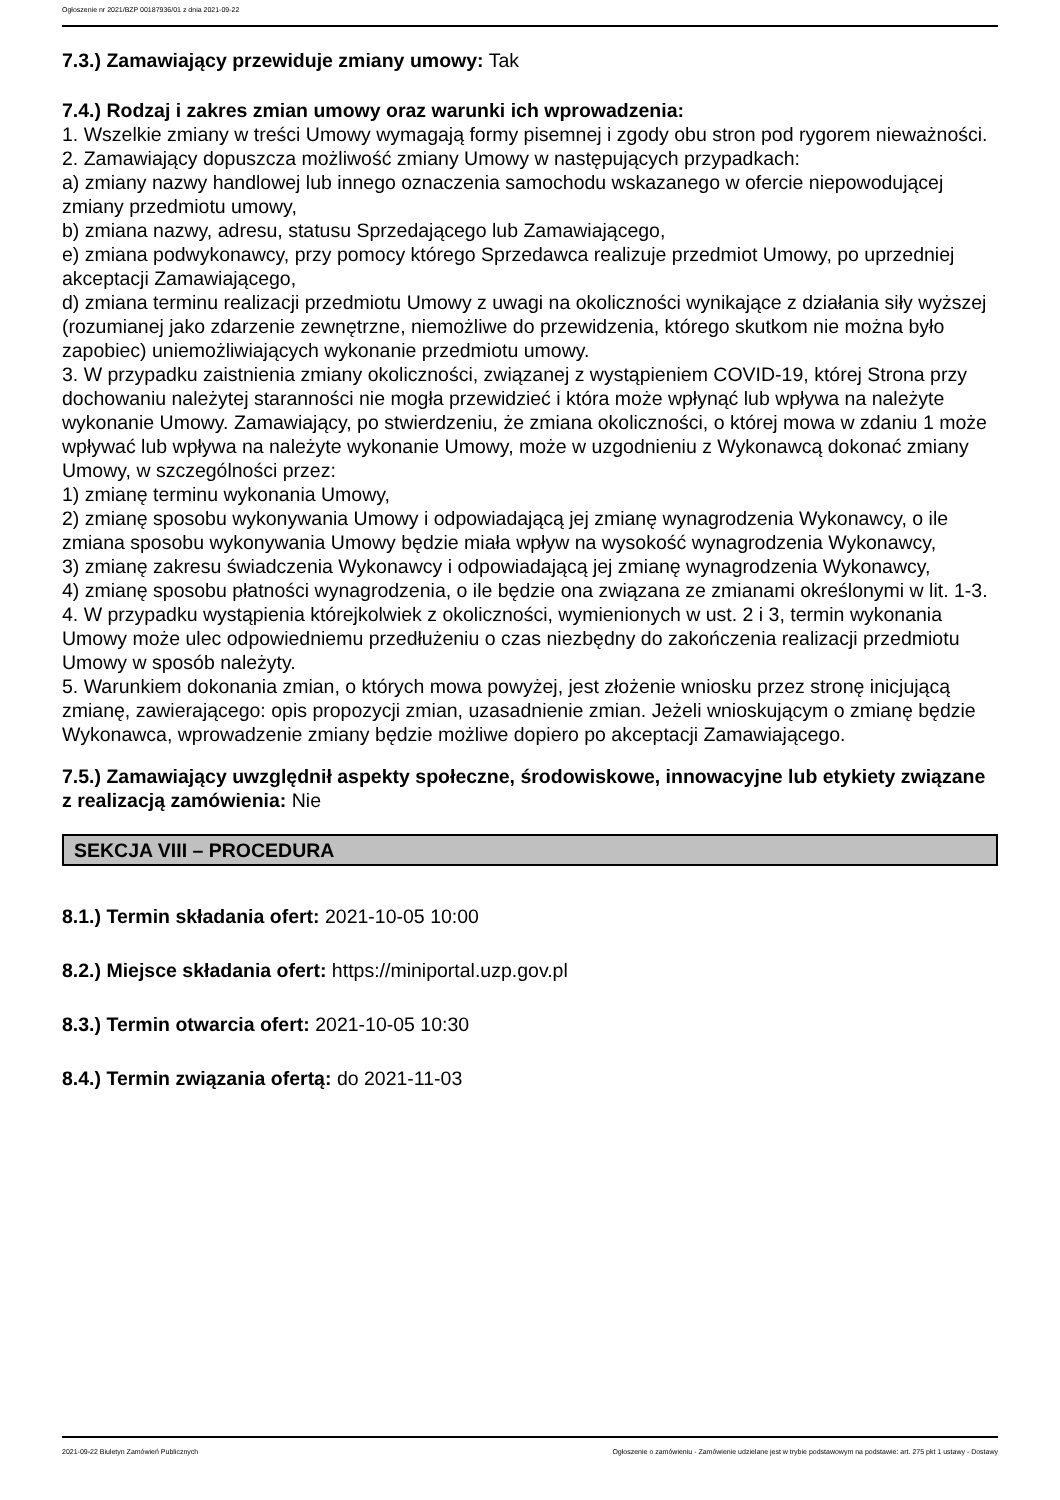Ogłoszenie nr 2021/BZP 00187936/01 z dnia 2021-09-22
7.3.) Zamawiający przewiduje zmiany umowy: Tak
7.4.) Rodzaj i zakres zmian umowy oraz warunki ich wprowadzenia:
1. Wszelkie zmiany w treści Umowy wymagają formy pisemnej i zgody obu stron pod rygorem nieważności.
2. Zamawiający dopuszcza możliwość zmiany Umowy w następujących przypadkach:
a) zmiany nazwy handlowej lub innego oznaczenia samochodu wskazanego w ofercie niepowodującej zmiany przedmiotu umowy,
b) zmiana nazwy, adresu, statusu Sprzedającego lub Zamawiającego,
e) zmiana podwykonawcy, przy pomocy którego Sprzedawca realizuje przedmiot Umowy, po uprzedniej akceptacji Zamawiającego,
d) zmiana terminu realizacji przedmiotu Umowy z uwagi na okoliczności wynikające z działania siły wyższej (rozumianej jako zdarzenie zewnętrzne, niemożliwe do przewidzenia, którego skutkom nie można było zapobiec) uniemożliwiających wykonanie przedmiotu umowy.
3. W przypadku zaistnienia zmiany okoliczności, związanej z wystąpieniem COVID-19, której Strona przy dochowaniu należytej staranności nie mogła przewidzieć i która może wpłynąć lub wpływa na należyte wykonanie Umowy. Zamawiający, po stwierdzeniu, że zmiana okoliczności, o której mowa w zdaniu 1 może wpływać lub wpływa na należyte wykonanie Umowy, może w uzgodnieniu z Wykonawcą dokonać zmiany Umowy, w szczególności przez:
1) zmianę terminu wykonania Umowy,
2) zmianę sposobu wykonywania Umowy i odpowiadającą jej zmianę wynagrodzenia Wykonawcy, o ile zmiana sposobu wykonywania Umowy będzie miała wpływ na wysokość wynagrodzenia Wykonawcy,
3) zmianę zakresu świadczenia Wykonawcy i odpowiadającą jej zmianę wynagrodzenia Wykonawcy,
4) zmianę sposobu płatności wynagrodzenia, o ile będzie ona związana ze zmianami określonymi w lit. 1-3.
4. W przypadku wystąpienia którejkolwiek z okoliczności, wymienionych w ust. 2 i 3, termin wykonania Umowy może ulec odpowiedniemu przedłużeniu o czas niezbędny do zakończenia realizacji przedmiotu Umowy w sposób należyty.
5. Warunkiem dokonania zmian, o których mowa powyżej, jest złożenie wniosku przez stronę inicjującą zmianę, zawierającego: opis propozycji zmian, uzasadnienie zmian. Jeżeli wnioskującym o zmianę będzie Wykonawca, wprowadzenie zmiany będzie możliwe dopiero po akceptacji Zamawiającego.
7.5.) Zamawiający uwzględnił aspekty społeczne, środowiskowe, innowacyjne lub etykiety związane z realizacją zamówienia: Nie
SEKCJA VIII – PROCEDURA
8.1.) Termin składania ofert: 2021-10-05 10:00
8.2.) Miejsce składania ofert: https://miniportal.uzp.gov.pl
8.3.) Termin otwarcia ofert: 2021-10-05 10:30
8.4.) Termin związania ofertą: do 2021-11-03
2021-09-22 Biuletyn Zamówień Publicznych Ogłoszenie o zamówieniu - Zamówienie udzielane jest w trybie podstawowym na podstawie: art. 275 pkt 1 ustawy - Dostawy